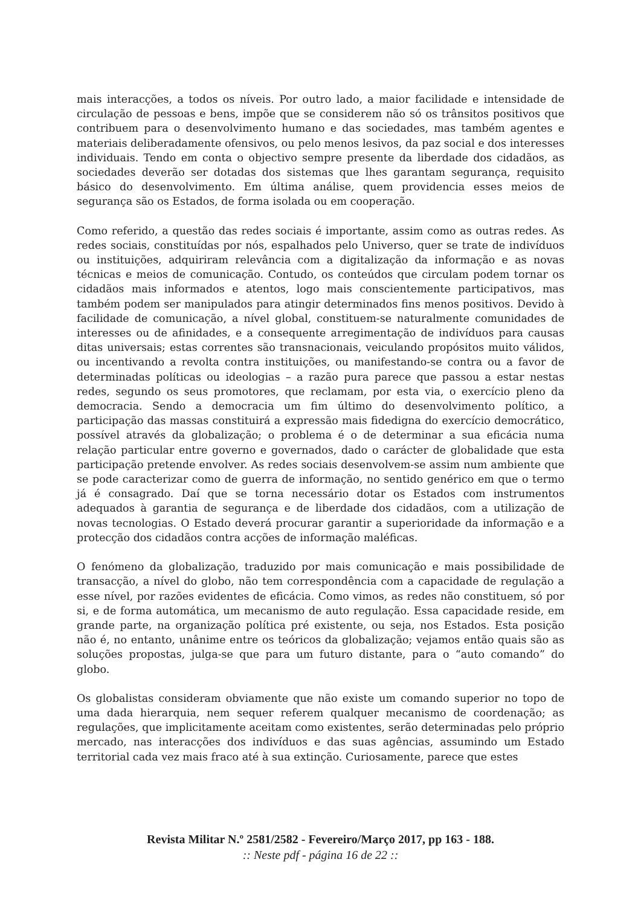mais interacções, a todos os níveis. Por outro lado, a maior facilidade e intensidade de circulação de pessoas e bens, impõe que se considerem não só os trânsitos positivos que contribuem para o desenvolvimento humano e das sociedades, mas também agentes e materiais deliberadamente ofensivos, ou pelo menos lesivos, da paz social e dos interesses individuais. Tendo em conta o objectivo sempre presente da liberdade dos cidadãos, as sociedades deverão ser dotadas dos sistemas que lhes garantam segurança, requisito básico do desenvolvimento. Em última análise, quem providencia esses meios de segurança são os Estados, de forma isolada ou em cooperação.
Como referido, a questão das redes sociais é importante, assim como as outras redes. As redes sociais, constituídas por nós, espalhados pelo Universo, quer se trate de indivíduos ou instituições, adquiriram relevância com a digitalização da informação e as novas técnicas e meios de comunicação. Contudo, os conteúdos que circulam podem tornar os cidadãos mais informados e atentos, logo mais conscientemente participativos, mas também podem ser manipulados para atingir determinados fins menos positivos. Devido à facilidade de comunicação, a nível global, constituem-se naturalmente comunidades de interesses ou de afinidades, e a consequente arregimentação de indivíduos para causas ditas universais; estas correntes são transnacionais, veiculando propósitos muito válidos, ou incentivando a revolta contra instituições, ou manifestando-se contra ou a favor de determinadas políticas ou ideologias – a razão pura parece que passou a estar nestas redes, segundo os seus promotores, que reclamam, por esta via, o exercício pleno da democracia. Sendo a democracia um fim último do desenvolvimento político, a participação das massas constituirá a expressão mais fidedigna do exercício democrático, possível através da globalização; o problema é o de determinar a sua eficácia numa relação particular entre governo e governados, dado o carácter de globalidade que esta participação pretende envolver. As redes sociais desenvolvem-se assim num ambiente que se pode caracterizar como de guerra de informação, no sentido genérico em que o termo já é consagrado. Daí que se torna necessário dotar os Estados com instrumentos adequados à garantia de segurança e de liberdade dos cidadãos, com a utilização de novas tecnologias. O Estado deverá procurar garantir a superioridade da informação e a protecção dos cidadãos contra acções de informação maléficas.
O fenómeno da globalização, traduzido por mais comunicação e mais possibilidade de transacção, a nível do globo, não tem correspondência com a capacidade de regulação a esse nível, por razões evidentes de eficácia. Como vimos, as redes não constituem, só por si, e de forma automática, um mecanismo de auto regulação. Essa capacidade reside, em grande parte, na organização política pré existente, ou seja, nos Estados. Esta posição não é, no entanto, unânime entre os teóricos da globalização; vejamos então quais são as soluções propostas, julga-se que para um futuro distante, para o “auto comando” do globo.
Os globalistas consideram obviamente que não existe um comando superior no topo de uma dada hierarquia, nem sequer referem qualquer mecanismo de coordenação; as regulações, que implicitamente aceitam como existentes, serão determinadas pelo próprio mercado, nas interacções dos indivíduos e das suas agências, assumindo um Estado territorial cada vez mais fraco até à sua extinção. Curiosamente, parece que estes
Revista Militar N.º 2581/2582 - Fevereiro/Março 2017, pp 163 - 188.
:: Neste pdf - página 16 de 22 ::